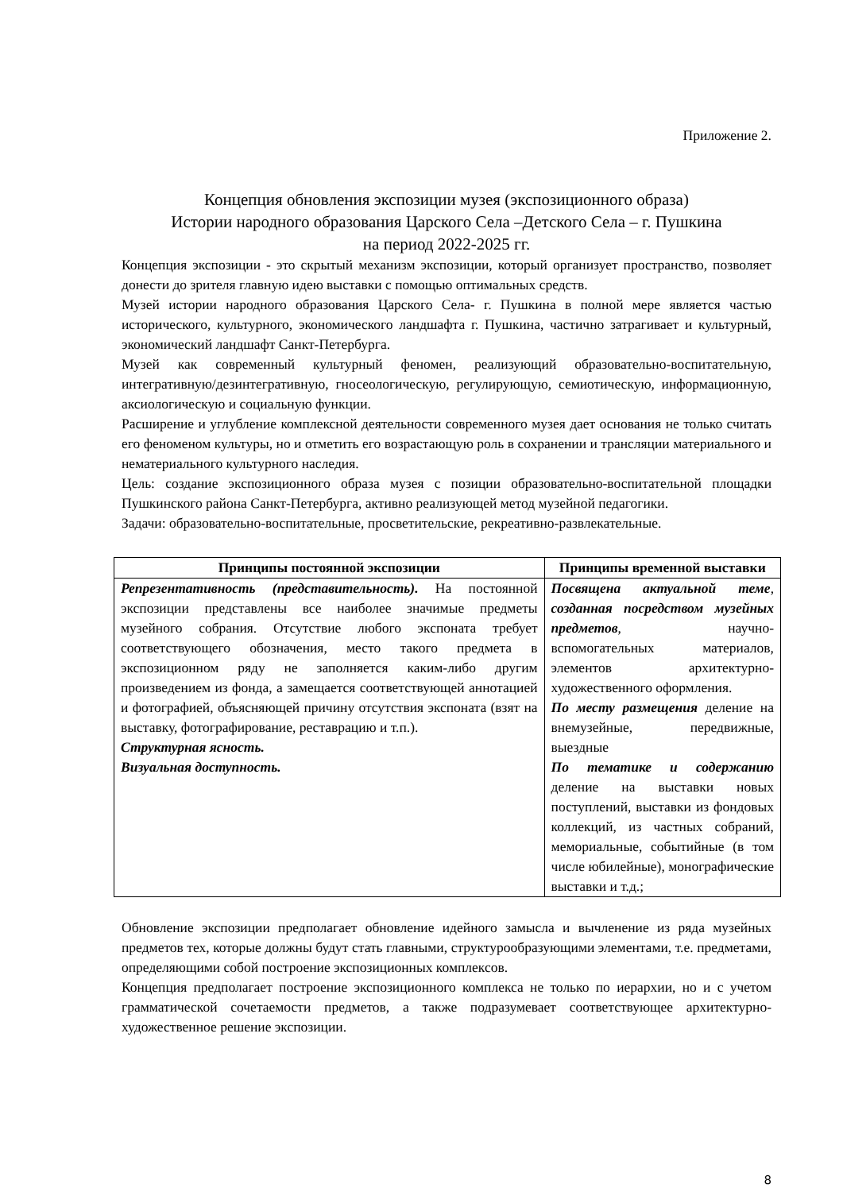Приложение 2.
Концепция обновления экспозиции музея (экспозиционного образа)
Истории народного образования Царского Села –Детского Села – г. Пушкина
на период 2022-2025 гг.
Концепция экспозиции - это скрытый механизм экспозиции, который организует пространство, позволяет донести до зрителя главную идею выставки с помощью оптимальных средств.
Музей истории народного образования Царского Села- г. Пушкина в полной мере является частью исторического, культурного, экономического ландшафта г. Пушкина, частично затрагивает и культурный, экономический ландшафт Санкт-Петербурга.
Музей как современный культурный феномен, реализующий образовательно-воспитательную, интегративную/дезинтегративную, гносеологическую, регулирующую, семиотическую, информационную, аксиологическую и социальную функции.
Расширение и углубление комплексной деятельности современного музея дает основания не только считать его феноменом культуры, но и отметить его возрастающую роль в сохранении и трансляции материального и нематериального культурного наследия.
Цель: создание экспозиционного образа музея с позиции образовательно-воспитательной площадки Пушкинского района Санкт-Петербурга, активно реализующей метод музейной педагогики.
Задачи: образовательно-воспитательные, просветительские, рекреативно-развлекательные.
| Принципы постоянной экспозиции | Принципы временной выставки |
| --- | --- |
| Репрезентативность (представительность). На постоянной экспозиции представлены все наиболее значимые предметы музейного собрания. Отсутствие любого экспоната требует соответствующего обозначения, место такого предмета в экспозиционном ряду не заполняется каким-либо другим произведением из фонда, а замещается соответствующей аннотацией и фотографией, объясняющей причину отсутствия экспоната (взят на выставку, фотографирование, реставрацию и т.п.). Структурная ясность. Визуальная доступность. | Посвящена актуальной теме , созданная посредством музейных предметов , научно-вспомогательных материалов, элементов архитектурно-художественного оформления. По месту размещения деление на внемузейные, передвижные, выездные По тематике и содержанию деление на выставки новых поступлений, выставки из фондовых коллекций, из частных собраний, мемориальные, событийные (в том числе юбилейные), монографические выставки и т.д.; |
Обновление экспозиции предполагает обновление идейного замысла и вычленение из ряда музейных предметов тех, которые должны будут стать главными, структурообразующими элементами, т.е. предметами, определяющими собой построение экспозиционных комплексов.
Концепция предполагает построение экспозиционного комплекса не только по иерархии, но и с учетом грамматической сочетаемости предметов, а также подразумевает соответствующее архитектурно-художественное решение экспозиции.
8